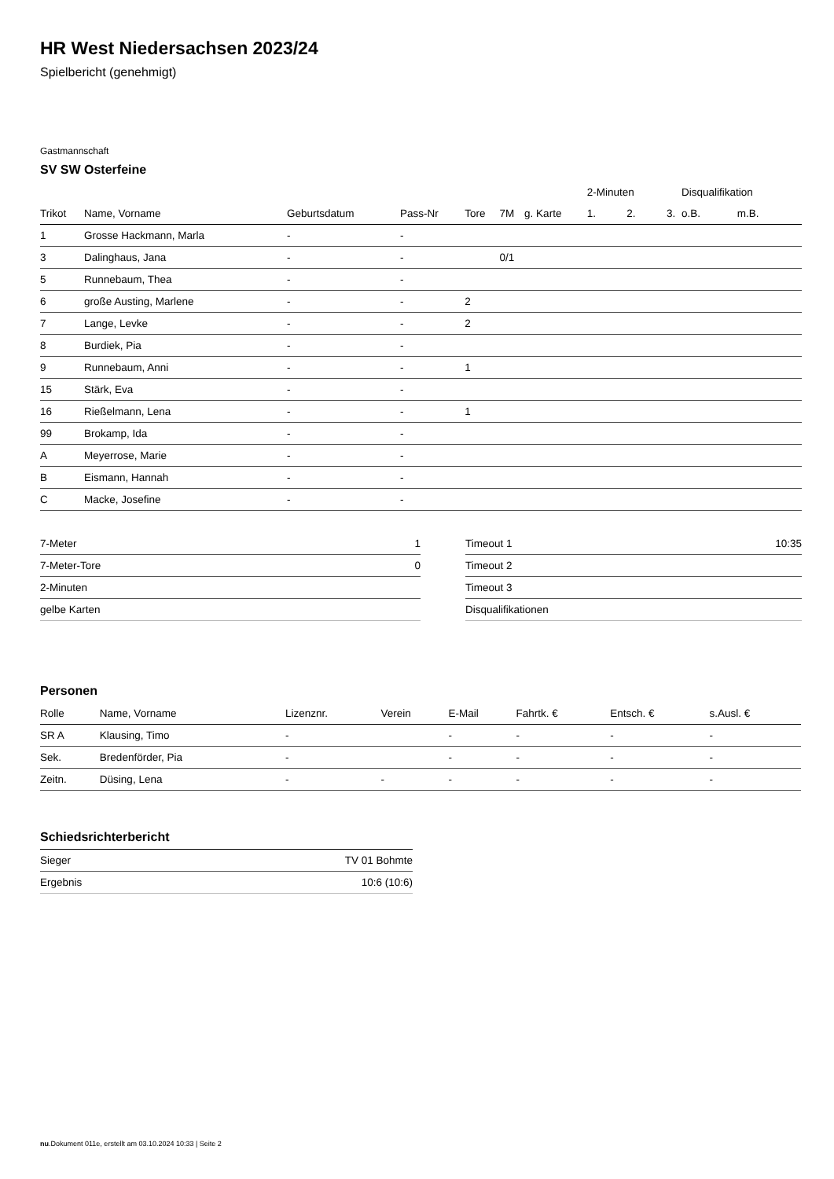HR West Niedersachsen 2023/24
Spielbericht (genehmigt)
Gastmannschaft
SV SW Osterfeine
| | | | | | | | 2-Minuten | | | Disqualifikation | |
| --- | --- | --- | --- | --- | --- | --- | --- | --- | --- | --- | --- |
| Trikot | Name, Vorname | Geburtsdatum | Pass-Nr | Tore | 7M | g. Karte | 1. | 2. | 3. | o.B. | m.B. |
| 1 | Grosse Hackmann, Marla | - | - | | | | | | | | |
| 3 | Dalinghaus, Jana | - | - | | 0/1 | | | | | | |
| 5 | Runnebaum, Thea | - | - | | | | | | | | |
| 6 | große Austing, Marlene | - | - | 2 | | | | | | | |
| 7 | Lange, Levke | - | - | 2 | | | | | | | |
| 8 | Burdiek, Pia | - | - | | | | | | | | |
| 9 | Runnebaum, Anni | - | - | 1 | | | | | | | |
| 15 | Stärk, Eva | - | - | | | | | | | | |
| 16 | Rießelmann, Lena | - | - | 1 | | | | | | | |
| 99 | Brokamp, Ida | - | - | | | | | | | | |
| A | Meyerrose, Marie | - | - | | | | | | | | |
| B | Eismann, Hannah | - | - | | | | | | | | |
| C | Macke, Josefine | - | - | | | | | | | | |
| 7-Meter | 1 |
| 7-Meter-Tore | 0 |
| 2-Minuten | |
| gelbe Karten | |
| Timeout 1 | 10:35 |
| Timeout 2 | |
| Timeout 3 | |
| Disqualifikationen | |
Personen
| Rolle | Name, Vorname | Lizenznr. | Verein | E-Mail | Fahrtk. € | Entsch. € | s.Ausl. € |
| --- | --- | --- | --- | --- | --- | --- | --- |
| SR A | Klausing, Timo | - | | - | - | - | - |
| Sek. | Bredenförder, Pia | - | | - | - | - | - |
| Zeitn. | Düsing, Lena | - | - | - | - | - | - |
Schiedsrichterbericht
| Sieger | TV 01 Bohmte |
| Ergebnis | 10:6 (10:6) |
nu.Dokument 011e, erstellt am 03.10.2024 10:33 | Seite 2